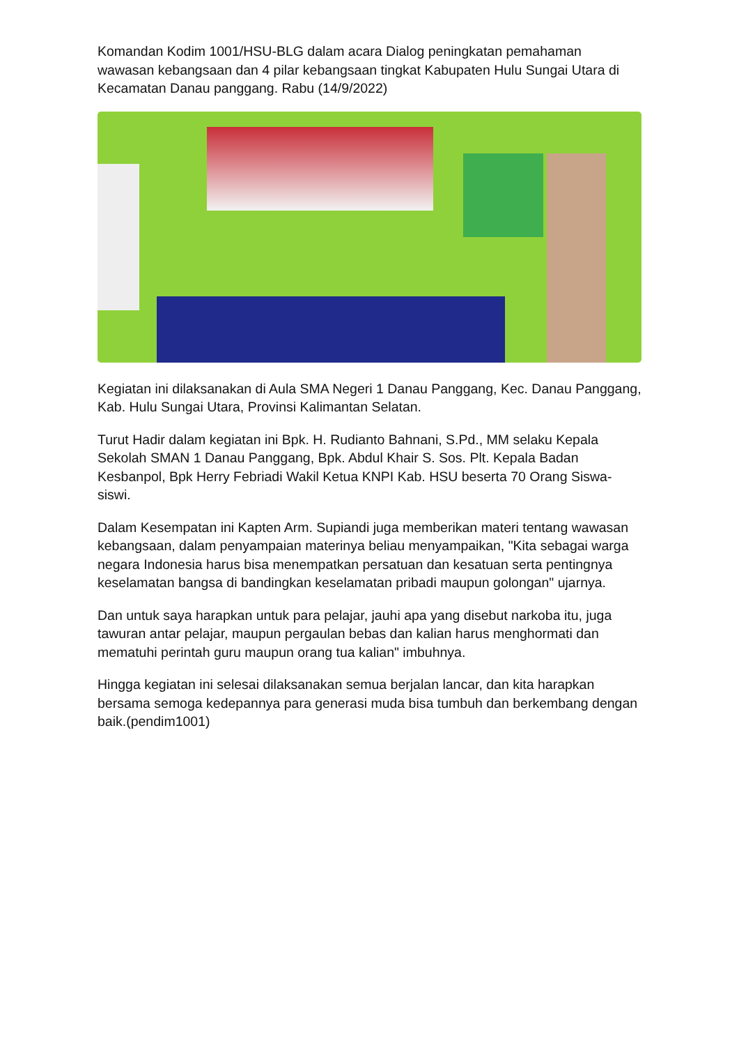Komandan Kodim 1001/HSU-BLG dalam acara Dialog peningkatan pemahaman wawasan kebangsaan dan 4 pilar kebangsaan tingkat Kabupaten Hulu Sungai Utara di Kecamatan Danau panggang. Rabu (14/9/2022)
Kegiatan ini dilaksanakan di Aula SMA Negeri 1 Danau Panggang, Kec. Danau Panggang, Kab. Hulu Sungai Utara, Provinsi Kalimantan Selatan.
Turut Hadir dalam kegiatan ini Bpk. H. Rudianto Bahnani, S.Pd., MM selaku Kepala Sekolah SMAN 1 Danau Panggang, Bpk. Abdul Khair S. Sos. Plt. Kepala Badan Kesbanpol, Bpk Herry Febriadi Wakil Ketua KNPI Kab. HSU beserta 70 Orang Siswa-siswi.
Dalam Kesempatan ini Kapten Arm. Supiandi juga memberikan materi tentang wawasan kebangsaan, dalam penyampaian materinya beliau menyampaikan, "Kita sebagai warga negara Indonesia harus bisa menempatkan persatuan dan kesatuan serta pentingnya keselamatan bangsa di bandingkan keselamatan pribadi maupun golongan" ujarnya.
Dan untuk saya harapkan untuk para pelajar, jauhi apa yang disebut narkoba itu, juga tawuran antar pelajar, maupun pergaulan bebas dan kalian harus menghormati dan mematuhi perintah guru maupun orang tua kalian" imbuhnya.
Hingga kegiatan ini selesai dilaksanakan semua berjalan lancar, dan kita harapkan bersama semoga kedepannya para generasi muda bisa tumbuh dan berkembang dengan baik.(pendim1001)